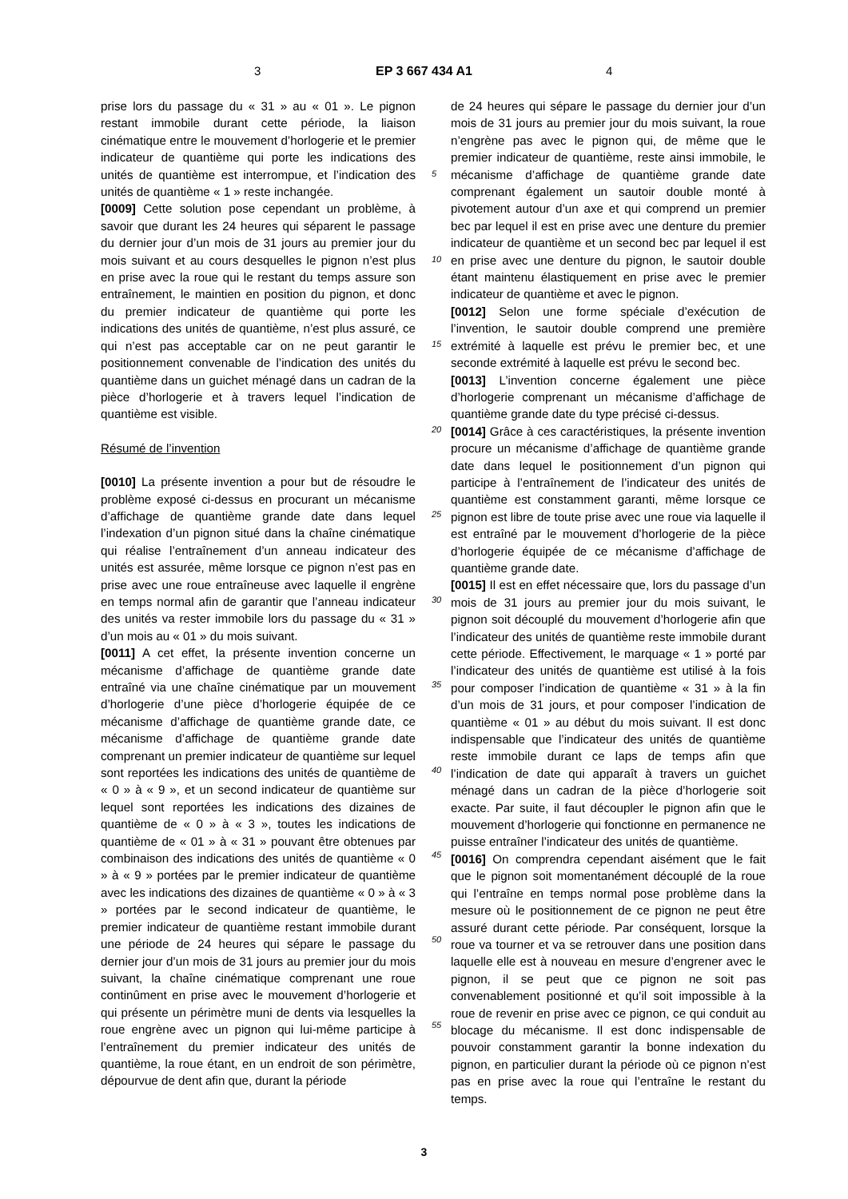3 EP 3 667 434 A1 4
prise lors du passage du « 31 » au « 01 ». Le pignon restant immobile durant cette période, la liaison cinématique entre le mouvement d’horlogerie et le premier indicateur de quantième qui porte les indications des unités de quantième est interrompue, et l’indication des unités de quantième « 1 » reste inchangée.
[0009] Cette solution pose cependant un problème, à savoir que durant les 24 heures qui séparent le passage du dernier jour d’un mois de 31 jours au premier jour du mois suivant et au cours desquelles le pignon n’est plus en prise avec la roue qui le restant du temps assure son entraînement, le maintien en position du pignon, et donc du premier indicateur de quantième qui porte les indications des unités de quantième, n’est plus assuré, ce qui n’est pas acceptable car on ne peut garantir le positionnement convenable de l’indication des unités du quantième dans un guichet ménagé dans un cadran de la pièce d’horlogerie et à travers lequel l’indication de quantième est visible.
Résumé de l’invention
[0010] La présente invention a pour but de résoudre le problème exposé ci-dessus en procurant un mécanisme d’affichage de quantième grande date dans lequel l’indexation d’un pignon situé dans la chaîne cinématique qui réalise l’entraînement d’un anneau indicateur des unités est assurée, même lorsque ce pignon n’est pas en prise avec une roue entraîneuse avec laquelle il engrène en temps normal afin de garantir que l’anneau indicateur des unités va rester immobile lors du passage du « 31 » d’un mois au « 01 » du mois suivant.
[0011] A cet effet, la présente invention concerne un mécanisme d’affichage de quantième grande date entraîné via une chaîne cinématique par un mouvement d’horlogerie d’une pièce d’horlogerie équipée de ce mécanisme d’affichage de quantième grande date, ce mécanisme d’affichage de quantième grande date comprenant un premier indicateur de quantième sur lequel sont reportées les indications des unités de quantième de « 0 » à « 9 », et un second indicateur de quantième sur lequel sont reportées les indications des dizaines de quantième de « 0 » à « 3 », toutes les indications de quantième de « 01 » à « 31 » pouvant être obtenues par combinaison des indications des unités de quantième « 0 » à « 9 » portées par le premier indicateur de quantième avec les indications des dizaines de quantième « 0 » à « 3 » portées par le second indicateur de quantième, le premier indicateur de quantième restant immobile durant une période de 24 heures qui sépare le passage du dernier jour d’un mois de 31 jours au premier jour du mois suivant, la chaîne cinématique comprenant une roue continûment en prise avec le mouvement d’horlogerie et qui présente un périmètre muni de dents via lesquelles la roue engrène avec un pignon qui lui-même participe à l’entraînement du premier indicateur des unités de quantième, la roue étant, en un endroit de son périmètre, dépourvue de dent afin que, durant la période
de 24 heures qui sépare le passage du dernier jour d’un mois de 31 jours au premier jour du mois suivant, la roue n’engrène pas avec le pignon qui, de même que le premier indicateur de quantième, reste ainsi immobile, le mécanisme d’affichage de quantième grande date comprenant également un sautoir double monté à pivotement autour d’un axe et qui comprend un premier bec par lequel il est en prise avec une denture du premier indicateur de quantième et un second bec par lequel il est en prise avec une denture du pignon, le sautoir double étant maintenu élastiquement en prise avec le premier indicateur de quantième et avec le pignon.
[0012] Selon une forme spéciale d’exécution de l’invention, le sautoir double comprend une première extrémité à laquelle est prévu le premier bec, et une seconde extrémité à laquelle est prévu le second bec.
[0013] L’invention concerne également une pièce d’horlogerie comprenant un mécanisme d’affichage de quantième grande date du type précisé ci-dessus.
[0014] Grâce à ces caractéristiques, la présente invention procure un mécanisme d’affichage de quantième grande date dans lequel le positionnement d’un pignon qui participe à l’entraînement de l’indicateur des unités de quantième est constamment garanti, même lorsque ce pignon est libre de toute prise avec une roue via laquelle il est entraîné par le mouvement d’horlogerie de la pièce d’horlogerie équipée de ce mécanisme d’affichage de quantième grande date.
[0015] Il est en effet nécessaire que, lors du passage d’un mois de 31 jours au premier jour du mois suivant, le pignon soit découplé du mouvement d’horlogerie afin que l’indicateur des unités de quantième reste immobile durant cette période. Effectivement, le marquage « 1 » porté par l’indicateur des unités de quantième est utilisé à la fois pour composer l’indication de quantième « 31 » à la fin d’un mois de 31 jours, et pour composer l’indication de quantième « 01 » au début du mois suivant. Il est donc indispensable que l’indicateur des unités de quantième reste immobile durant ce laps de temps afin que l’indication de date qui apparaît à travers un guichet ménagé dans un cadran de la pièce d’horlogerie soit exacte. Par suite, il faut découpler le pignon afin que le mouvement d’horlogerie qui fonctionne en permanence ne puisse entraîner l’indicateur des unités de quantième.
[0016] On comprendra cependant aisément que le fait que le pignon soit momentanément découplé de la roue qui l’entraîne en temps normal pose problème dans la mesure où le positionnement de ce pignon ne peut être assuré durant cette période. Par conséquent, lorsque la roue va tourner et va se retrouver dans une position dans laquelle elle est à nouveau en mesure d’engrener avec le pignon, il se peut que ce pignon ne soit pas convenablement positionné et qu’il soit impossible à la roue de revenir en prise avec ce pignon, ce qui conduit au blocage du mécanisme. Il est donc indispensable de pouvoir constamment garantir la bonne indexation du pignon, en particulier durant la période où ce pignon n’est pas en prise avec la roue qui l’entraîne le restant du temps.
5
10
15
20
25
30
35
40
45
50
55
3